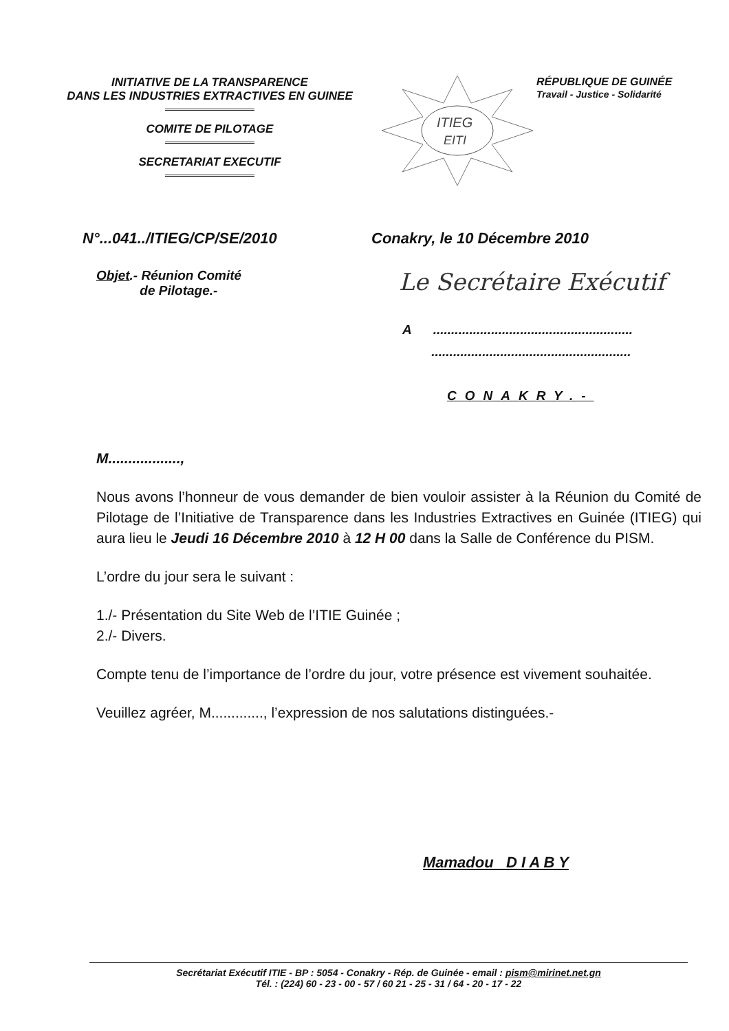INITIATIVE DE LA TRANSPARENCE
DANS LES INDUSTRIES EXTRACTIVES EN GUINEE
COMITE DE PILOTAGE
SECRETARIAT EXECUTIF
ITIEG
EITI
RÉPUBLIQUE DE GUINÉE
Travail - Justice - Solidarité
N°...041../ITIEG/CP/SE/2010 Conakry, le 10 Décembre 2010
Objet.- Réunion Comité
de Pilotage.-
Le Secrétaire Exécutif
A .......................................................
.......................................................
CONAKRY.-
M..................,
Nous avons l’honneur de vous demander de bien vouloir assister à la Réunion du Comité de Pilotage de l’Initiative de Transparence dans les Industries Extractives en Guinée (ITIEG) qui aura lieu le Jeudi 16 Décembre 2010 à 12 H 00 dans la Salle de Conférence du PISM.
L’ordre du jour sera le suivant :
1./- Présentation du Site Web de l’ITIE Guinée ;
2./- Divers.
Compte tenu de l’importance de l’ordre du jour, votre présence est vivement souhaitée.
Veuillez agréer, M............., l’expression de nos salutations distinguées.-
Mamadou D I A B Y
Secrétariat Exécutif ITIE - BP : 5054 - Conakry - Rép. de Guinée - email : pism@mirinet.net.gn
Tél. : (224) 60 - 23 - 00 - 57 / 60 21 - 25 - 31 / 64 - 20 - 17 - 22